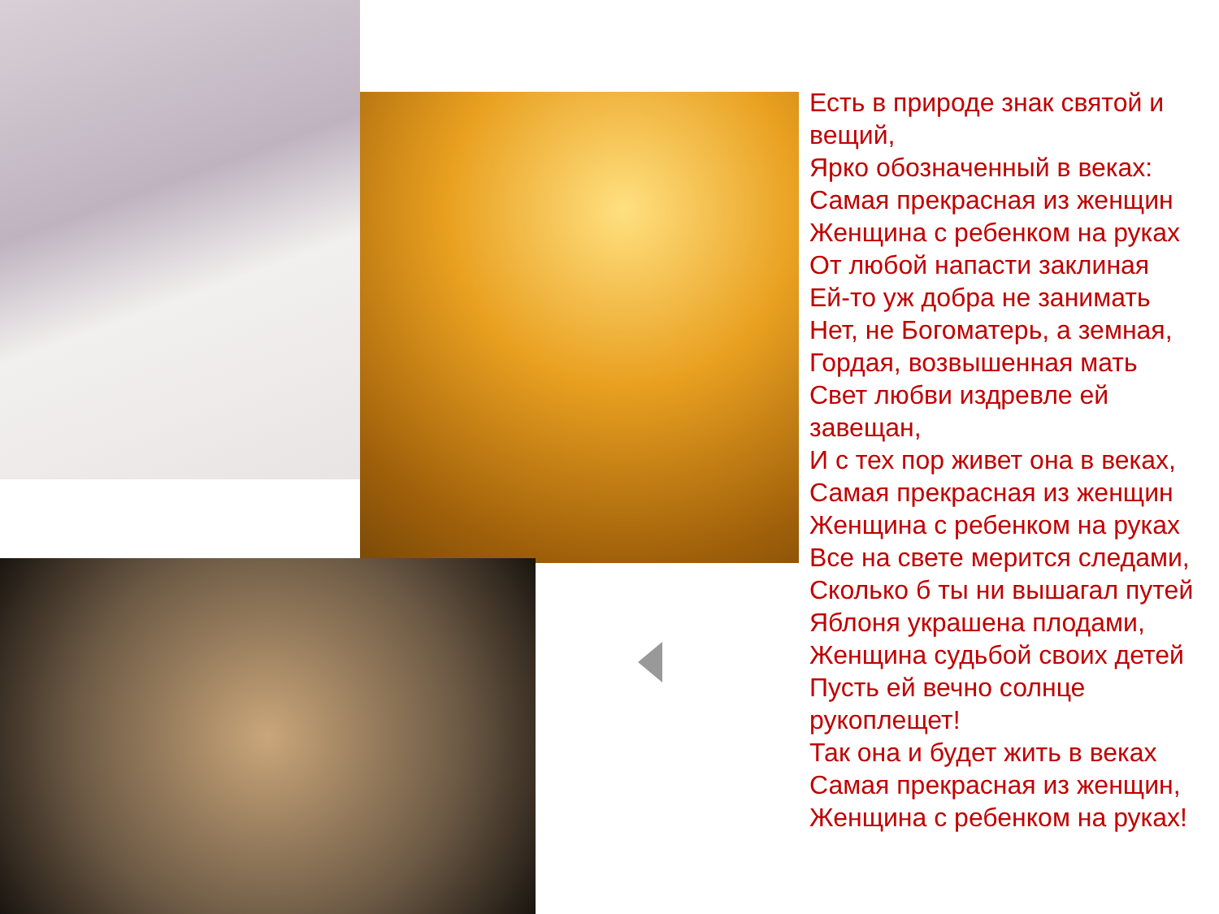Есть в природе знак святой и вещий,
Ярко обозначенный в веках:
Самая прекрасная из женщин
Женщина с ребенком на руках
От любой напасти заклиная
Ей-то уж добра не занимать
Нет, не Богоматерь, а земная,
Гордая, возвышенная мать
Свет любви издревле ей завещан,
И с тех пор живет она в веках,
Самая прекрасная из женщин
Женщина с ребенком на руках
Все на свете мерится следами,
Сколько б ты ни вышагал путей
Яблоня украшена плодами,
Женщина судьбой своих детей
Пусть ей вечно солнце рукоплещет!
Так она и будет жить в веках
Самая прекрасная из женщин,
Женщина с ребенком на руках!